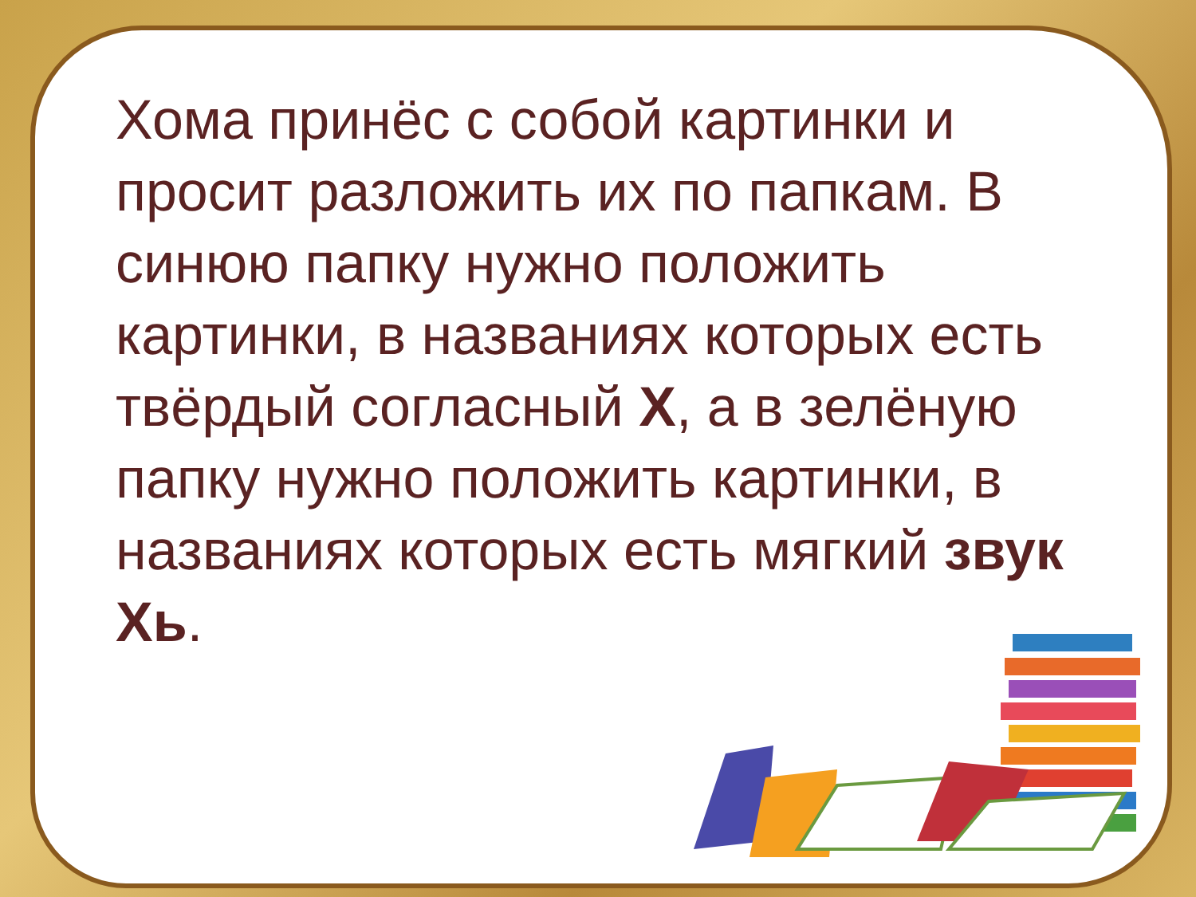Хома принёс с собой картинки и просит разложить их по папкам. В синюю папку нужно положить картинки, в названиях которых есть твёрдый согласный Х, а в зелёную папку нужно положить картинки, в названиях которых есть мягкий звук Хь.